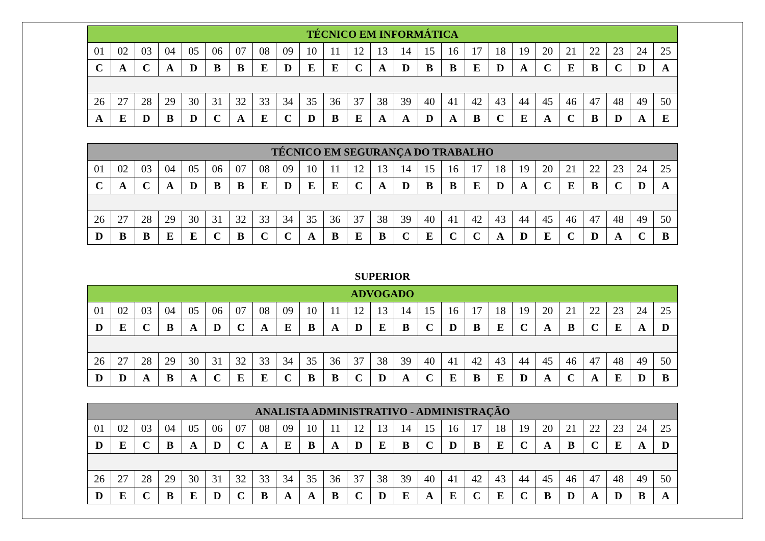| TÉCNICO EM INFORMÁTICA | | | | | | | | | | | | | | | | | | | | | | | | |
| 01 | 02 | 03 | 04 | 05 | 06 | 07 | 08 | 09 | 10 | 11 | 12 | 13 | 14 | 15 | 16 | 17 | 18 | 19 | 20 | 21 | 22 | 23 | 24 | 25 |
| C | A | C | A | D | B | B | E | D | E | E | C | A | D | B | B | E | D | A | C | E | B | C | D | A |
| 26 | 27 | 28 | 29 | 30 | 31 | 32 | 33 | 34 | 35 | 36 | 37 | 38 | 39 | 40 | 41 | 42 | 43 | 44 | 45 | 46 | 47 | 48 | 49 | 50 |
| A | E | D | B | D | C | A | E | C | D | B | E | A | A | D | A | B | C | E | A | C | B | D | A | E |
| TÉCNICO EM SEGURANÇA DO TRABALHO | | | | | | | | | | | | | | | | | | | | | | | | |
| 01 | 02 | 03 | 04 | 05 | 06 | 07 | 08 | 09 | 10 | 11 | 12 | 13 | 14 | 15 | 16 | 17 | 18 | 19 | 20 | 21 | 22 | 23 | 24 | 25 |
| C | A | C | A | D | B | B | E | D | E | E | C | A | D | B | B | E | D | A | C | E | B | C | D | A |
| 26 | 27 | 28 | 29 | 30 | 31 | 32 | 33 | 34 | 35 | 36 | 37 | 38 | 39 | 40 | 41 | 42 | 43 | 44 | 45 | 46 | 47 | 48 | 49 | 50 |
| D | B | B | E | E | C | B | C | C | A | B | E | B | C | E | C | C | A | D | E | C | D | A | C | B |
SUPERIOR
| ADVOGADO | | | | | | | | | | | | | | | | | | | | | | | | |
| 01 | 02 | 03 | 04 | 05 | 06 | 07 | 08 | 09 | 10 | 11 | 12 | 13 | 14 | 15 | 16 | 17 | 18 | 19 | 20 | 21 | 22 | 23 | 24 | 25 |
| D | E | C | B | A | D | C | A | E | B | A | D | E | B | C | D | B | E | C | A | B | C | E | A | D |
| 26 | 27 | 28 | 29 | 30 | 31 | 32 | 33 | 34 | 35 | 36 | 37 | 38 | 39 | 40 | 41 | 42 | 43 | 44 | 45 | 46 | 47 | 48 | 49 | 50 |
| D | D | A | B | A | C | E | E | C | B | B | C | D | A | C | E | B | E | D | A | C | A | E | D | B |
| ANALISTA ADMINISTRATIVO - ADMINISTRAÇÃO | | | | | | | | | | | | | | | | | | | | | | | | |
| 01 | 02 | 03 | 04 | 05 | 06 | 07 | 08 | 09 | 10 | 11 | 12 | 13 | 14 | 15 | 16 | 17 | 18 | 19 | 20 | 21 | 22 | 23 | 24 | 25 |
| D | E | C | B | A | D | C | A | E | B | A | D | E | B | C | D | B | E | C | A | B | C | E | A | D |
| 26 | 27 | 28 | 29 | 30 | 31 | 32 | 33 | 34 | 35 | 36 | 37 | 38 | 39 | 40 | 41 | 42 | 43 | 44 | 45 | 46 | 47 | 48 | 49 | 50 |
| D | E | C | B | E | D | C | B | A | A | B | C | D | E | A | E | C | E | C | B | D | A | D | B | A |